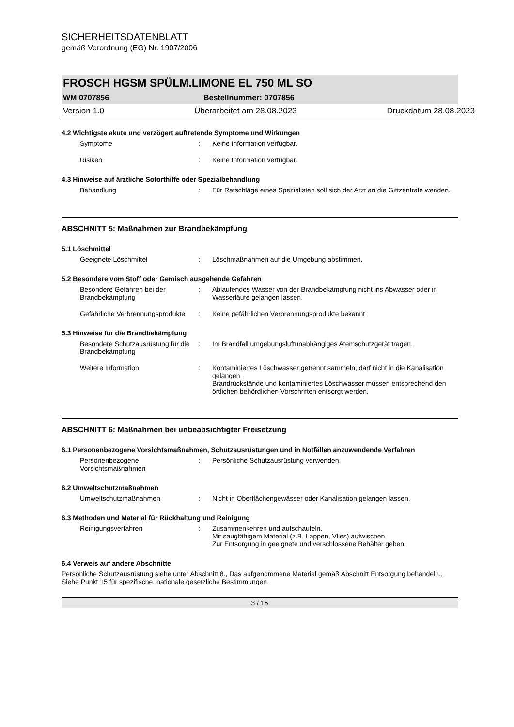SICHERHEITSDATENBLATT
gemäß Verordnung (EG) Nr. 1907/2006
FROSCH HGSM SPÜLM.LIMONE EL 750 ML SO
WM 0707856 Bestellnummer: 0707856
Version 1.0 Überarbeitet am 28.08.2023 Druckdatum 28.08.2023
4.2 Wichtigste akute und verzögert auftretende Symptome und Wirkungen
Symptome: Keine Information verfügbar.
Risiken: Keine Information verfügbar.
4.3 Hinweise auf ärztliche Soforthilfe oder Spezialbehandlung
Behandlung: Für Ratschläge eines Spezialisten soll sich der Arzt an die Giftzentrale wenden.
ABSCHNITT 5: Maßnahmen zur Brandbekämpfung
5.1 Löschmittel
Geeignete Löschmittel: Löschmaßnahmen auf die Umgebung abstimmen.
5.2 Besondere vom Stoff oder Gemisch ausgehende Gefahren
Besondere Gefahren bei der Brandbekämpfung: Ablaufendes Wasser von der Brandbekämpfung nicht ins Abwasser oder in Wasserläufe gelangen lassen.
Gefährliche Verbrennungsprodukte: Keine gefährlichen Verbrennungsprodukte bekannt
5.3 Hinweise für die Brandbekämpfung
Besondere Schutzausrüstung für die Brandbekämpfung: Im Brandfall umgebungsluftunabhängiges Atemschutzgerät tragen.
Weitere Information: Kontaminiertes Löschwasser getrennt sammeln, darf nicht in die Kanalisation gelangen.
Brandrückstände und kontaminiertes Löschwasser müssen entsprechend den örtlichen behördlichen Vorschriften entsorgt werden.
ABSCHNITT 6: Maßnahmen bei unbeabsichtigter Freisetzung
6.1 Personenbezogene Vorsichtsmaßnahmen, Schutzausrüstungen und in Notfällen anzuwendende Verfahren
Personenbezogene Vorsichtsmaßnahmen: Persönliche Schutzausrüstung verwenden.
6.2 Umweltschutzmaßnahmen
Umweltschutzmaßnahmen: Nicht in Oberflächengewässer oder Kanalisation gelangen lassen.
6.3 Methoden und Material für Rückhaltung und Reinigung
Reinigungsverfahren: Zusammenkehren und aufschaufeln.
Mit saugfähigem Material (z.B. Lappen, Vlies) aufwischen.
Zur Entsorgung in geeignete und verschlossene Behälter geben.
6.4 Verweis auf andere Abschnitte
Persönliche Schutzausrüstung siehe unter Abschnitt 8., Das aufgenommene Material gemäß Abschnitt Entsorgung behandeln., Siehe Punkt 15 für spezifische, nationale gesetzliche Bestimmungen.
3 / 15